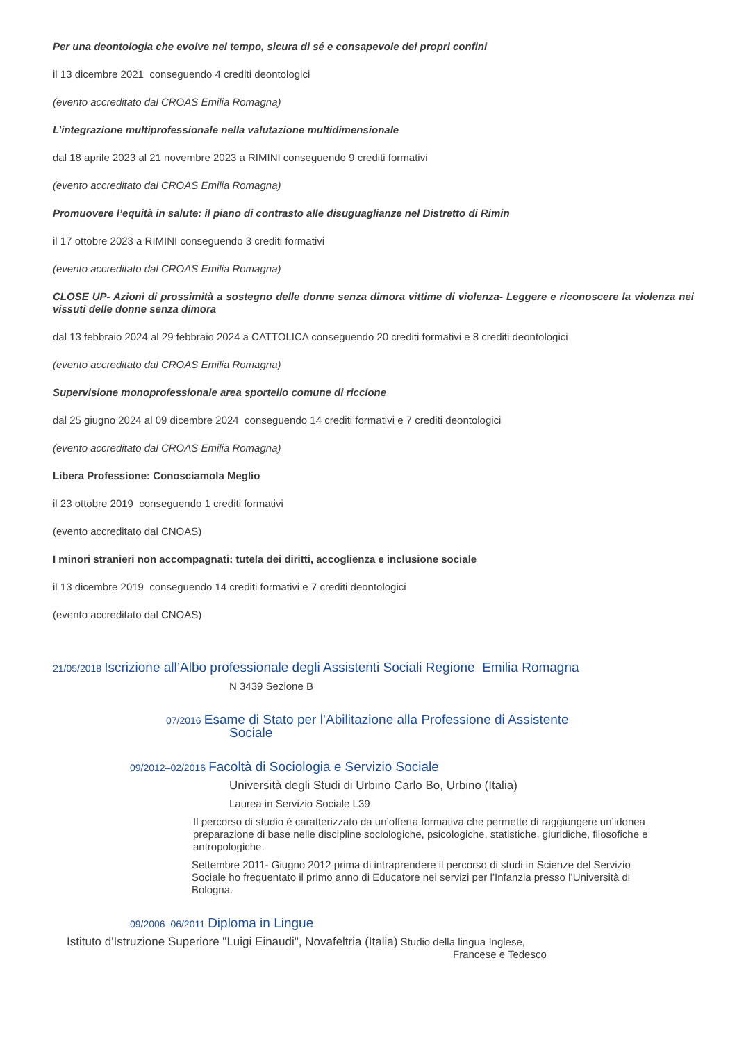Per una deontologia che evolve nel tempo, sicura di sé e consapevole dei propri confini
il 13 dicembre 2021 conseguendo 4 crediti deontologici
(evento accreditato dal CROAS Emilia Romagna)
L’integrazione multiprofessionale nella valutazione multidimensionale
dal 18 aprile 2023 al 21 novembre 2023 a RIMINI conseguendo 9 crediti formativi
(evento accreditato dal CROAS Emilia Romagna)
Promuovere l’equità in salute: il piano di contrasto alle disuguaglianze nel Distretto di Rimin
il 17 ottobre 2023 a RIMINI conseguendo 3 crediti formativi
(evento accreditato dal CROAS Emilia Romagna)
CLOSE UP- Azioni di prossimità a sostegno delle donne senza dimora vittime di violenza- Leggere e riconoscere la violenza nei vissuti delle donne senza dimora
dal 13 febbraio 2024 al 29 febbraio 2024 a CATTOLICA conseguendo 20 crediti formativi e 8 crediti deontologici
(evento accreditato dal CROAS Emilia Romagna)
Supervisione monoprofessionale area sportello comune di riccione
dal 25 giugno 2024 al 09 dicembre 2024 conseguendo 14 crediti formativi e 7 crediti deontologici
(evento accreditato dal CROAS Emilia Romagna)
Libera Professione: Conosciamola Meglio
il 23 ottobre 2019 conseguendo 1 crediti formativi
(evento accreditato dal CNOAS)
I minori stranieri non accompagnati: tutela dei diritti, accoglienza e inclusione sociale
il 13 dicembre 2019 conseguendo 14 crediti formativi e 7 crediti deontologici
(evento accreditato dal CNOAS)
21/05/2018 Iscrizione all’Albo professionale degli Assistenti Sociali Regione Emilia Romagna
N 3439 Sezione B
07/2016 Esame di Stato per l’Abilitazione alla Professione di Assistente
Sociale
09/2012–02/2016 Facoltà di Sociologia e Servizio Sociale
Università degli Studi di Urbino Carlo Bo, Urbino (Italia)
Laurea in Servizio Sociale L39
Il percorso di studio è caratterizzato da un’offerta formativa che permette di raggiungere un’idonea preparazione di base nelle discipline sociologiche, psicologiche, statistiche, giuridiche, filosofiche e antropologiche.
Settembre 2011- Giugno 2012 prima di intraprendere il percorso di studi in Scienze del Servizio Sociale ho frequentato il primo anno di Educatore nei servizi per l’Infanzia presso l’Università di Bologna.
09/2006–06/2011 Diploma in Lingue
Istituto d'Istruzione Superiore "Luigi Einaudi", Novafeltria (Italia) Studio della lingua Inglese,
Francese e Tedesco